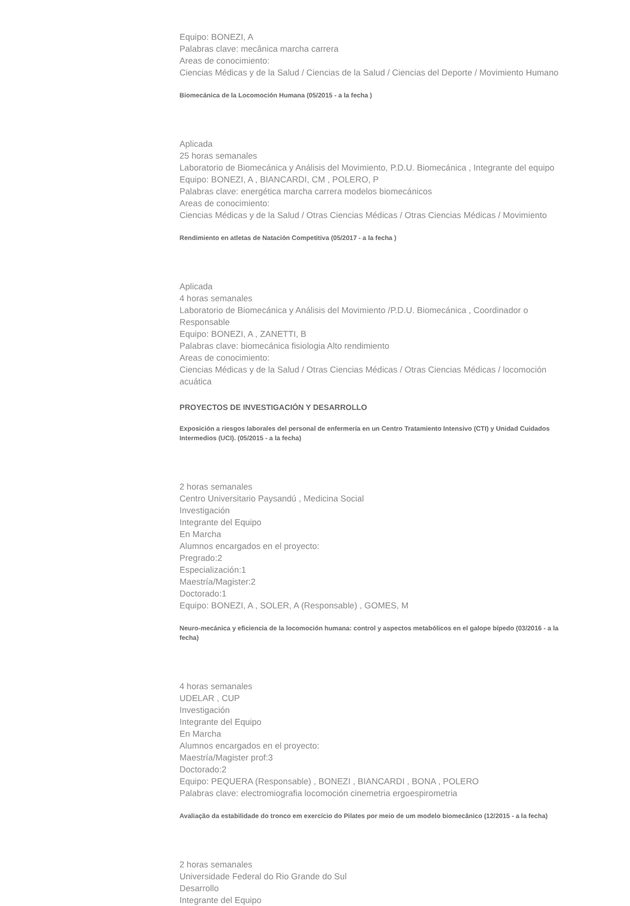Equipo: BONEZI, A
Palabras clave: mecânica marcha carrera
Areas de conocimiento:
Ciencias Médicas y de la Salud / Ciencias de la Salud / Ciencias del Deporte / Movimiento Humano
Biomecánica de la Locomoción Humana (05/2015 - a la fecha )
Aplicada
25 horas semanales
Laboratorio de Biomecánica y Análisis del Movimiento, P.D.U. Biomecánica , Integrante del equipo
Equipo: BONEZI, A , BIANCARDI, CM , POLERO, P
Palabras clave: energética marcha carrera modelos biomecánicos
Areas de conocimiento:
Ciencias Médicas y de la Salud / Otras Ciencias Médicas / Otras Ciencias Médicas / Movimiento
Rendimiento en atletas de Natación Competitiva (05/2017 - a la fecha )
Aplicada
4 horas semanales
Laboratorio de Biomecánica y Análisis del Movimiento /P.D.U. Biomecánica , Coordinador o Responsable
Equipo: BONEZI, A , ZANETTI, B
Palabras clave: biomecánica fisiologia Alto rendimiento
Areas de conocimiento:
Ciencias Médicas y de la Salud / Otras Ciencias Médicas / Otras Ciencias Médicas / locomoción acuática
PROYECTOS DE INVESTIGACIÓN Y DESARROLLO
Exposición a riesgos laborales del personal de enfermería en un Centro Tratamiento Intensivo (CTI) y Unidad Cuidados Intermedios (UCI). (05/2015 - a la fecha)
2 horas semanales
Centro Universitario Paysandú , Medicina Social
Investigación
Integrante del Equipo
En Marcha
Alumnos encargados en el proyecto:
Pregrado:2
Especialización:1
Maestría/Magister:2
Doctorado:1
Equipo: BONEZI, A , SOLER, A (Responsable) , GOMES, M
Neuro-mecánica y eficiencia de la locomoción humana: control y aspectos metabólicos en el galope bípedo (03/2016 - a la fecha)
4 horas semanales
UDELAR , CUP
Investigación
Integrante del Equipo
En Marcha
Alumnos encargados en el proyecto:
Maestría/Magister prof:3
Doctorado:2
Equipo: PEQUERA (Responsable) , BONEZI , BIANCARDI , BONA , POLERO
Palabras clave: electromiografia locomoción cinemetria ergoespirometria
Avaliação da estabilidade do tronco em exercício do Pilates por meio de um modelo biomecânico (12/2015 - a la fecha)
2 horas semanales
Universidade Federal do Rio Grande do Sul
Desarrollo
Integrante del Equipo